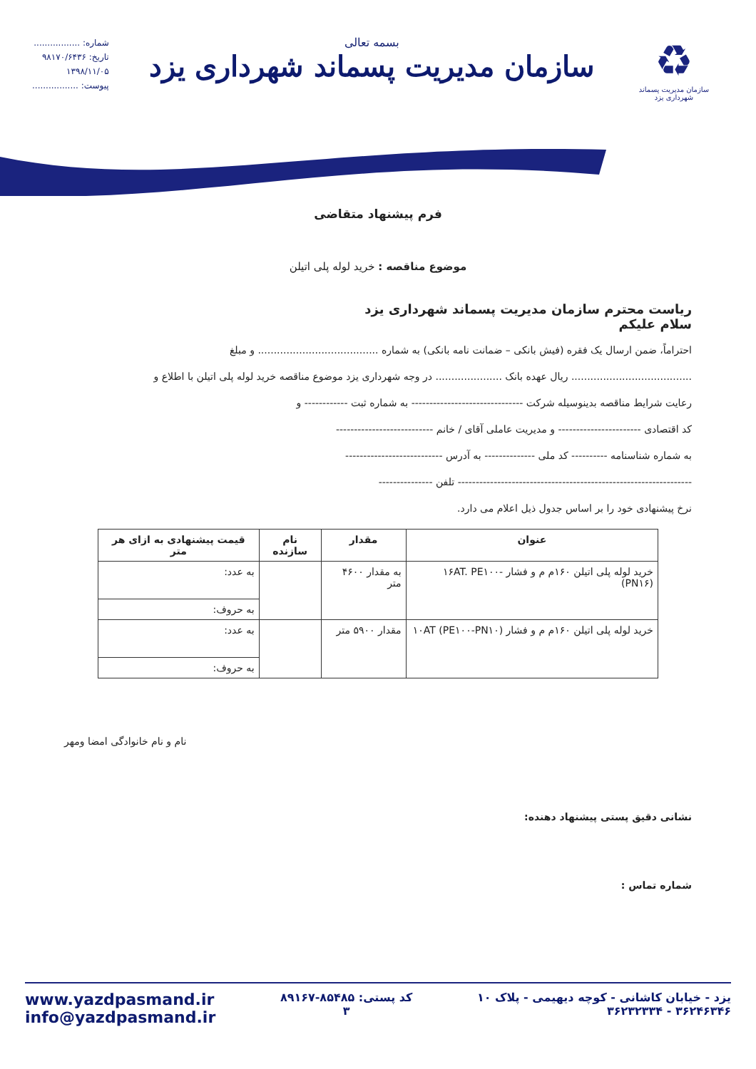♻
سازمان مدیریت پسماند
شهرداری یزد
بسمه تعالی
سازمان مدیریت پسماند شهرداری یزد
شماره: .................
تاریخ: ۹۸۱۷۰/۶۴۳۶
۱۳۹۸/۱۱/۰۵
پیوست: .................
فرم پیشنهاد متقاضی
موضوع مناقصه : خرید لوله پلی اتیلن
ریاست محترم سازمان مدیریت پسماند شهرداری یزد
سلام علیکم
احتراماً، ضمن ارسال یک فقره (فیش بانکی – ضمانت نامه بانکی) به شماره ...................................... و مبلغ
...................................... ریال عهده بانک ..................... در وجه شهرداری یزد موضوع مناقصه خرید لوله پلی اتیلن با اطلاع و
رعایت شرایط مناقصه بدینوسیله شرکت ------------------------------- به شماره ثبت ------------ و
کد اقتصادی ----------------------- و مدیریت عاملی آقای / خانم ---------------------------
به شماره شناسنامه ---------- کد ملی -------------- به آدرس ---------------------------
----------------------------------------------------------------- تلفن ---------------
نرخ پیشنهادی خود را بر اساس جدول ذیل اعلام می دارد.
| عنوان | مقدار | نام سازنده | قیمت پیشنهادی به ازای هر متر |
| --- | --- | --- | --- |
| خرید لوله پلی اتیلن ۱۶۰م م و فشار ۱۶AT. PE۱۰۰- (PN۱۶) | به مقدار ۴۶۰۰ متر | | به عدد: |
| | | | به حروف: |
| خرید لوله پلی اتیلن ۱۶۰م م و فشار ۱۰AT (PE۱۰۰-PN۱۰) | مقدار ۵۹۰۰ متر | | به عدد: |
| | | | به حروف: |
نام و نام خانوادگی امضا ومهر
نشانی دقیق پستی پیشنهاد دهنده:
شماره تماس :
یزد - خیابان کاشانی - کوچه دیهیمی - پلاک ۱۰
۳۶۲۴۶۳۴۶ - ۳۶۲۳۲۳۳۴
کد پستی: ۸۵۴۸۵-۸۹۱۶۷
۳
www.yazdpasmand.ir
info@yazdpasmand.ir